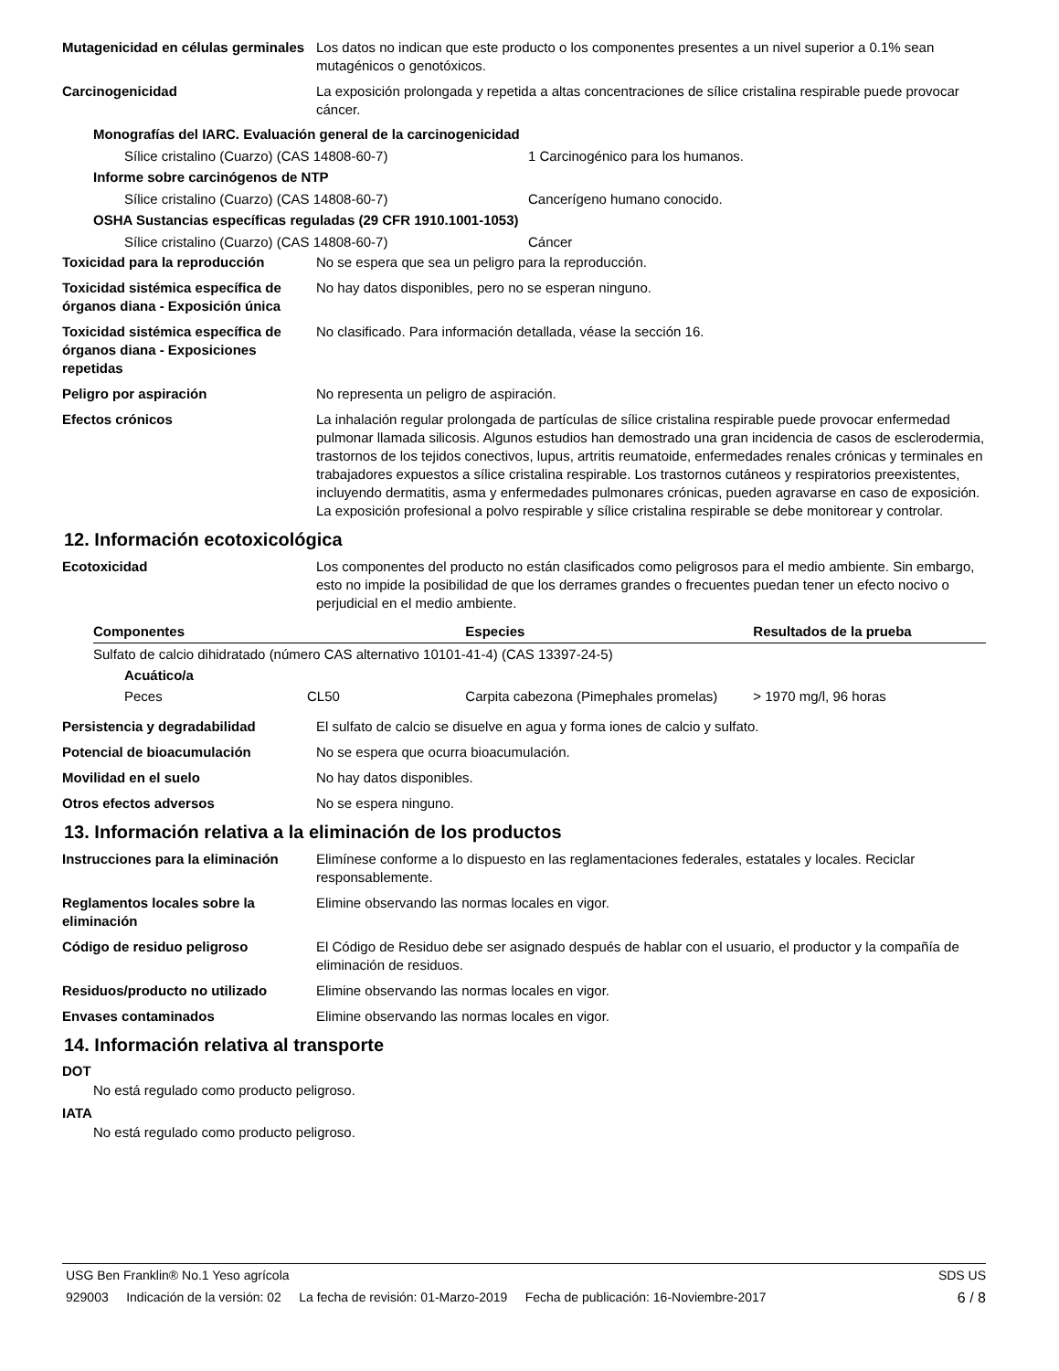Mutagenicidad en células germinales
Los datos no indican que este producto o los componentes presentes a un nivel superior a 0.1% sean mutagénicos o genotóxicos.
Carcinogenicidad La exposición prolongada y repetida a altas concentraciones de sílice cristalina respirable puede provocar cáncer.
Monografías del IARC. Evaluación general de la carcinogenicidad
Sílice cristalino (Cuarzo) (CAS 14808-60-7) 1 Carcinogénico para los humanos.
Informe sobre carcinógenos de NTP
Sílice cristalino (Cuarzo) (CAS 14808-60-7) Cancerígeno humano conocido.
OSHA Sustancias específicas reguladas (29 CFR 1910.1001-1053)
Sílice cristalino (Cuarzo) (CAS 14808-60-7) Cáncer
Toxicidad para la reproducción No se espera que sea un peligro para la reproducción.
Toxicidad sistémica específica de órganos diana - Exposición única
No hay datos disponibles, pero no se esperan ninguno.
Toxicidad sistémica específica de órganos diana - Exposiciones repetidas
No clasificado. Para información detallada, véase la sección 16.
Peligro por aspiración No representa un peligro de aspiración.
Efectos crónicos La inhalación regular prolongada de partículas de sílice cristalina respirable puede provocar enfermedad pulmonar llamada silicosis. Algunos estudios han demostrado una gran incidencia de casos de esclerodermia, trastornos de los tejidos conectivos, lupus, artritis reumatoide, enfermedades renales crónicas y terminales en trabajadores expuestos a sílice cristalina respirable. Los trastornos cutáneos y respiratorios preexistentes, incluyendo dermatitis, asma y enfermedades pulmonares crónicas, pueden agravarse en caso de exposición. La exposición profesional a polvo respirable y sílice cristalina respirable se debe monitorear y controlar.
12. Información ecotoxicológica
Ecotoxicidad Los componentes del producto no están clasificados como peligrosos para el medio ambiente. Sin embargo, esto no impide la posibilidad de que los derrames grandes o frecuentes puedan tener un efecto nocivo o perjudicial en el medio ambiente.
| Componentes | | Especies | Resultados de la prueba |
| --- | --- | --- | --- |
| Sulfato de calcio dihidratado (número CAS alternativo 10101-41-4) (CAS 13397-24-5) | | | |
| Acuático/a | | | |
| Peces | CL50 | Carpita cabezona (Pimephales promelas) | > 1970 mg/l, 96 horas |
Persistencia y degradabilidad El sulfato de calcio se disuelve en agua y forma iones de calcio y sulfato.
Potencial de bioacumulación No se espera que ocurra bioacumulación.
Movilidad en el suelo No hay datos disponibles.
Otros efectos adversos No se espera ninguno.
13. Información relativa a la eliminación de los productos
Instrucciones para la eliminación
Elimínese conforme a lo dispuesto en las reglamentaciones federales, estatales y locales. Reciclar responsablemente.
Reglamentos locales sobre la eliminación
Elimine observando las normas locales en vigor.
Código de residuo peligroso El Código de Residuo debe ser asignado después de hablar con el usuario, el productor y la compañía de eliminación de residuos.
Residuos/producto no utilizado Elimine observando las normas locales en vigor.
Envases contaminados Elimine observando las normas locales en vigor.
14. Información relativa al transporte
DOT
No está regulado como producto peligroso.
IATA
No está regulado como producto peligroso.
USG Ben Franklin® No.1 Yeso agrícola SDS US
929003 Indicación de la versión: 02 La fecha de revisión: 01-Marzo-2019 Fecha de publicación: 16-Noviembre-2017 6 / 8